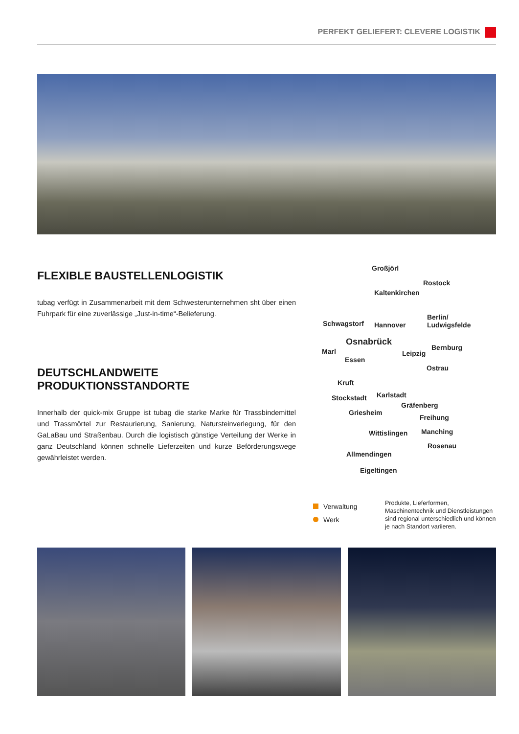PERFEKT GELIEFERT: CLEVERE LOGISTIK
FLEXIBLE BAUSTELLENLOGISTIK
tubag verfügt in Zusammenarbeit mit dem Schwesterunternehmen sht über einen Fuhrpark für eine zuverlässige „Just-in-time“-Belieferung.
DEUTSCHLANDWEITE
PRODUKTIONSSTANDORTE
Innerhalb der quick-mix Gruppe ist tubag die starke Marke für Trassbindemittel und Trassmörtel zur Restaurierung, Sanierung, Natursteinverlegung, für den GaLaBau und Straßenbau. Durch die logistisch günstige Verteilung der Werke in ganz Deutschland können schnelle Lieferzeiten und kurze Beförderungswege gewährleistet werden.
Großjörl
Rostock
Kaltenkirchen
Berlin/
Ludwigsfelde
Schwagstorf Hannover
Osnabrück
Bernburg
Marl Leipzig
Essen
Ostrau
Kruft
Karlstadt
Stockstadt
Gräfenberg
Griesheim
Freihung
Manching
Wittislingen
Rosenau
Allmendingen
Eigeltingen
Verwaltung
Werk
Produkte, Lieferformen, Maschinentechnik und Dienstleistungen sind regional unterschiedlich und können je nach Standort variieren.